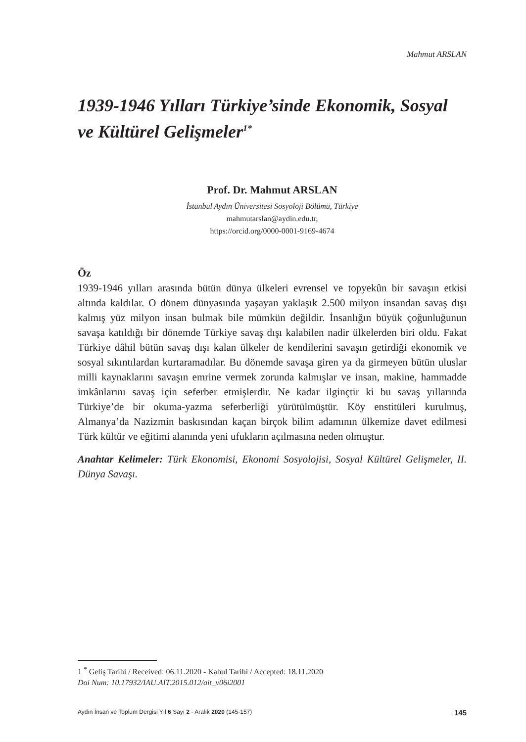Mahmut ARSLAN
1939-1946 Yılları Türkiye’sinde Ekonomik, Sosyal ve Kültürel Gelişmeler<sup>1*</sup>
Prof. Dr. Mahmut ARSLAN
İstanbul Aydın Üniversitesi Sosyoloji Bölümü, Türkiye
mahmutarslan@aydin.edu.tr,
https://orcid.org/0000-0001-9169-4674
Öz
1939-1946 yılları arasında bütün dünya ülkeleri evrensel ve topyekûn bir savaşın etkisi altında kaldılar. O dönem dünyasında yaşayan yaklaşık 2.500 milyon insandan savaş dışı kalmış yüz milyon insan bulmak bile mümkün değildir. İnsanlığın büyük çoğunluğunun savaşa katıldığı bir dönemde Türkiye savaş dışı kalabilen nadir ülkelerden biri oldu. Fakat Türkiye dâhil bütün savaş dışı kalan ülkeler de kendilerini savaşın getirdiği ekonomik ve sosyal sıkıntılardan kurtaramadılar. Bu dönemde savaşa giren ya da girmeyen bütün uluslar milli kaynaklarını savaşın emrine vermek zorunda kalmışlar ve insan, makine, hammadde imkânlarını savaş için seferber etmişlerdir. Ne kadar ilginçtir ki bu savaş yıllarında Türkiye’de bir okuma-yazma seferberliği yürütülmüştür. Köy enstitüleri kurulmuş, Almanya’da Nazizmin baskısından kaçan birçok bilim adamının ülkemize davet edilmesi Türk kültür ve eğitimi alanında yeni ufukların açılmasına neden olmuştur.
Anahtar Kelimeler: Türk Ekonomisi, Ekonomi Sosyolojisi, Sosyal Kültürel Gelişmeler, II. Dünya Savaşı.
1 <sup>*</sup> Geliş Tarihi / Received: 06.11.2020 - Kabul Tarihi / Accepted: 18.11.2020
Doi Num: 10.17932/IAU.AIT.2015.012/ait_v06i2001
Aydın İnsan ve Toplum Dergisi Yıl 6 Sayı 2 - Aralık 2020 (145-157) 145